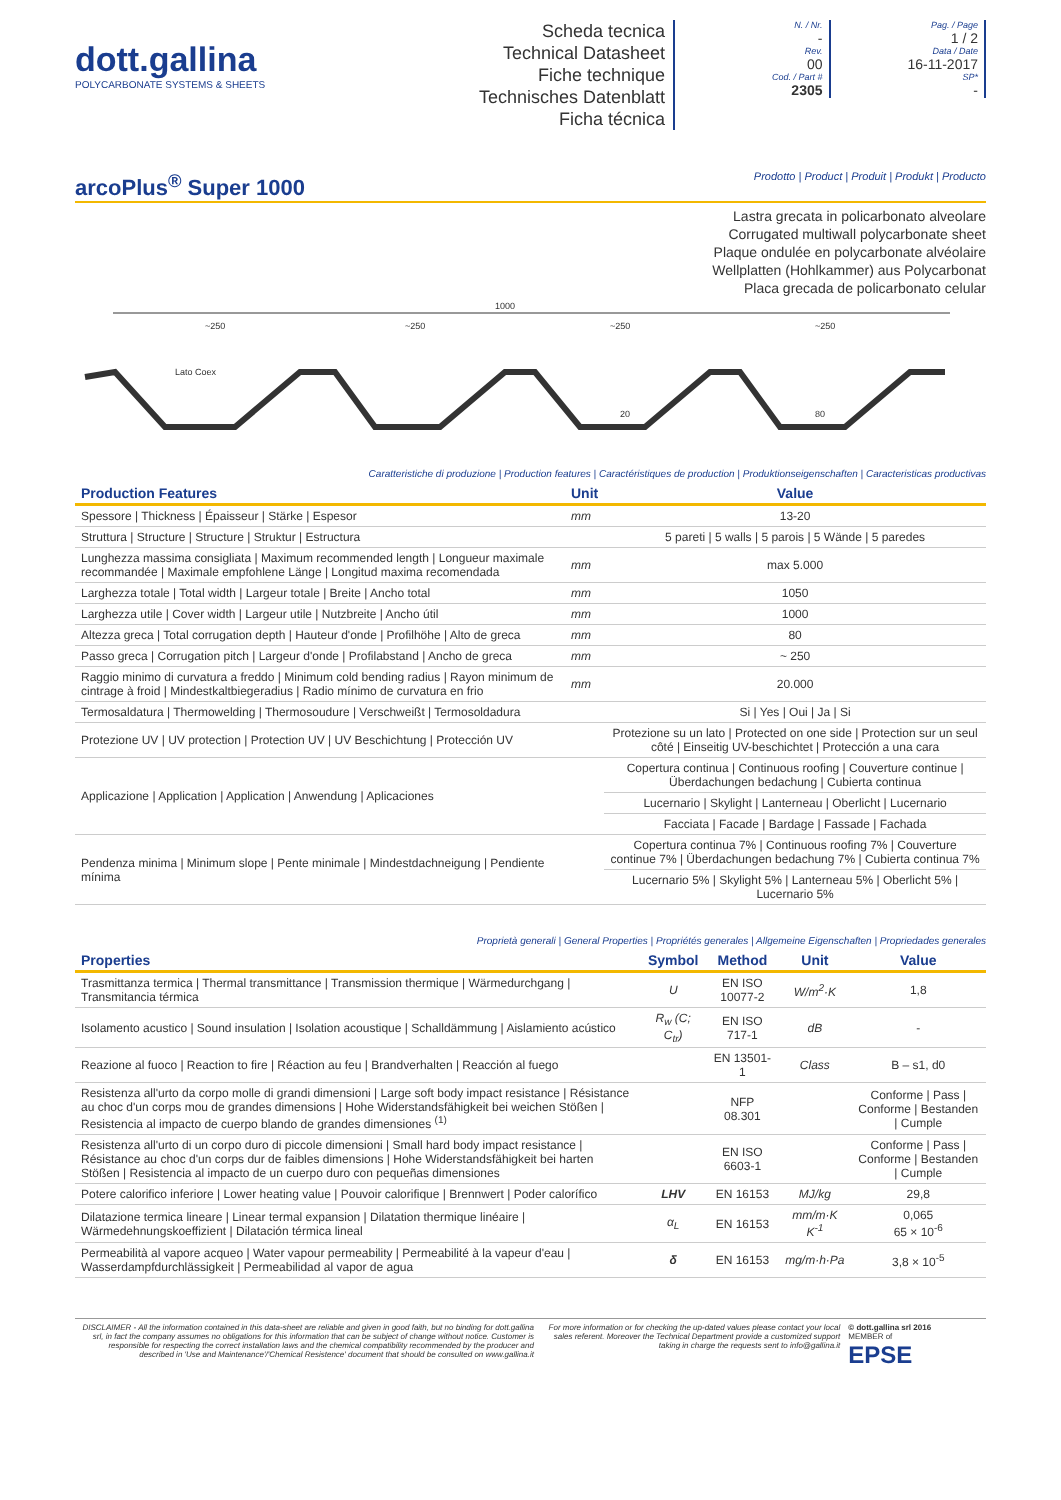dott.gallina
POLYCARBONATE SYSTEMS & SHEETS
Scheda tecnica
Technical Datasheet
Fiche technique
Technisches Datenblatt
Ficha técnica
N. / Nr.
-
Rev.
00
Cod. / Part #
2305
Pag. / Page
1 / 2
Data / Date
16-11-2017
SP*
-
arcoPlus<sup>®</sup> Super 1000
Prodotto | Product | Produit | Produkt | Producto
Lastra grecata in policarbonato alveolare
Corrugated multiwall polycarbonate sheet
Plaque ondulée en polycarbonate alvéolaire
Wellplatten (Hohlkammer) aus Polycarbonat
Placa grecada de policarbonato celular
1000
~250
~250
~250
~250
Lato Coex
20
80
Caratteristiche di produzione | Production features | Caractéristiques de production | Produktionseigenschaften | Caracteristicas productivas
| Production Features | Unit | Value |
| --- | --- | --- |
| Spessore / Thickness / Épaisseur / Stärke / Espesor | mm | 13-20 |
| Struttura / Structure / Structure / Struktur / Estructura | | 5 pareti / 5 walls / 5 parois / 5 Wände / 5 paredes |
| Lunghezza massima consigliata / Maximum recommended length / Longueur maximale recommandée / Maximale empfohlene Länge / Longitud maxima recomendada | mm | max 5.000 |
| Larghezza totale / Total width / Largeur totale / Breite / Ancho total | mm | 1050 |
| Larghezza utile / Cover width / Largeur utile / Nutzbreite / Ancho útil | mm | 1000 |
| Altezza greca / Total corrugation depth / Hauteur d'onde / Profilhöhe / Alto de greca | mm | 80 |
| Passo greca / Corrugation pitch / Largeur d'onde / Profilabstand / Ancho de greca | mm | ~ 250 |
| Raggio minimo di curvatura a freddo / Minimum cold bending radius / Rayon minimum de cintrage à froid / Mindestkaltbiegeradius / Radio mínimo de curvatura en frio | mm | 20.000 |
| Termosaldatura / Thermowelding / Thermosoudure / Verschweißt / Termosoldadura | | Si / Yes / Oui / Ja / Si |
| Protezione UV / UV protection / Protection UV / UV Beschichtung / Protección UV | | Protezione su un lato / Protected on one side / Protection sur un seul côté / Einseitig UV-beschichtet / Protección a una cara |
| Applicazione / Application / Application / Anwendung / Aplicaciones | | Copertura continua / Continuous roofing / Couverture continue / Überdachungen bedachung / Cubierta continua |
| | | Lucernario / Skylight / Lanterneau / Oberlicht / Lucernario |
| | | Facciata / Facade / Bardage / Fassade / Fachada |
| Pendenza minima / Minimum slope / Pente minimale / Mindestdachneigung / Pendiente mínima | | Copertura continua 7% / Continuous roofing 7% / Couverture continue 7% / Überdachungen bedachung 7% / Cubierta continua 7% |
| | | Lucernario 5% / Skylight 5% / Lanterneau 5% / Oberlicht 5% / Lucernario 5% |
Proprietà generali | General Properties | Propriétés generales | Allgemeine Eigenschaften | Propriedades generales
| Properties | Symbol | Method | Unit | Value |
| --- | --- | --- | --- | --- |
| Trasmittanza termica / Thermal transmittance / Transmission thermique / Wärmedurchgang / Transmitancia térmica | U | EN ISO 10077-2 | W/m<sup>2</sup>·K | 1,8 |
| Isolamento acustico / Sound insulation / Isolation acoustique / Schalldämmung / Aislamiento acústico | R<sub>w</sub> (C; C<sub>tr</sub>) | EN ISO 717-1 | dB | - |
| Reazione al fuoco / Reaction to fire / Réaction au feu / Brandverhalten / Reacción al fuego | | EN 13501-1 | Class | B – s1, d0 |
| Resistenza all'urto da corpo molle di grandi dimensioni / Large soft body impact resistance / Résistance au choc d'un corps mou de grandes dimensions / Hohe Widerstandsfähigkeit bei weichen Stößen / Resistencia al impacto de cuerpo blando de grandes dimensiones <sup>(1)</sup> | | NFP 08.301 | | Conforme / Pass / Conforme / Bestanden / Cumple |
| Resistenza all'urto di un corpo duro di piccole dimensioni / Small hard body impact resistance / Résistance au choc d'un corps dur de faibles dimensions / Hohe Widerstandsfähigkeit bei harten Stößen / Resistencia al impacto de un cuerpo duro con pequeñas dimensiones | | EN ISO 6603-1 | | Conforme / Pass / Conforme / Bestanden / Cumple |
| Potere calorifico inferiore / Lower heating value / Pouvoir calorifique / Brennwert / Poder calorífico | LHV | EN 16153 | MJ/kg | 29,8 |
| Dilatazione termica lineare / Linear termal expansion / Dilatation thermique linéaire / Wärmedehnungskoeffizient / Dilatación térmica lineal | α<sub>L</sub> | EN 16153 | mm/m·K K<sup>-1</sup> | 0,065 65 × 10<sup>-6</sup> |
| Permeabilità al vapore acqueo / Water vapour permeability / Permeabilité à la vapeur d'eau / Wasserdampfdurchlässigkeit / Permeabilidad al vapor de agua | δ | EN 16153 | mg/m·h·Pa | 3,8 × 10<sup>-5</sup> |
DISCLAIMER - All the information contained in this data-sheet are reliable and given in good faith, but no binding for dott.gallina srl, in fact the company assumes no obligations for this information that can be subject of change without notice. Customer is responsible for respecting the correct installation laws and the chemical compatibility recommended by the producer and described in 'Use and Maintenance'/'Chemical Resistence' document that should be consulted on www.gallina.it
For more information or for checking the up-dated values please contact your local sales referent. Moreover the Technical Department provide a customized support taking in charge the requests sent to info@gallina.it
© dott.gallina srl 2016
MEMBER of
EPSE